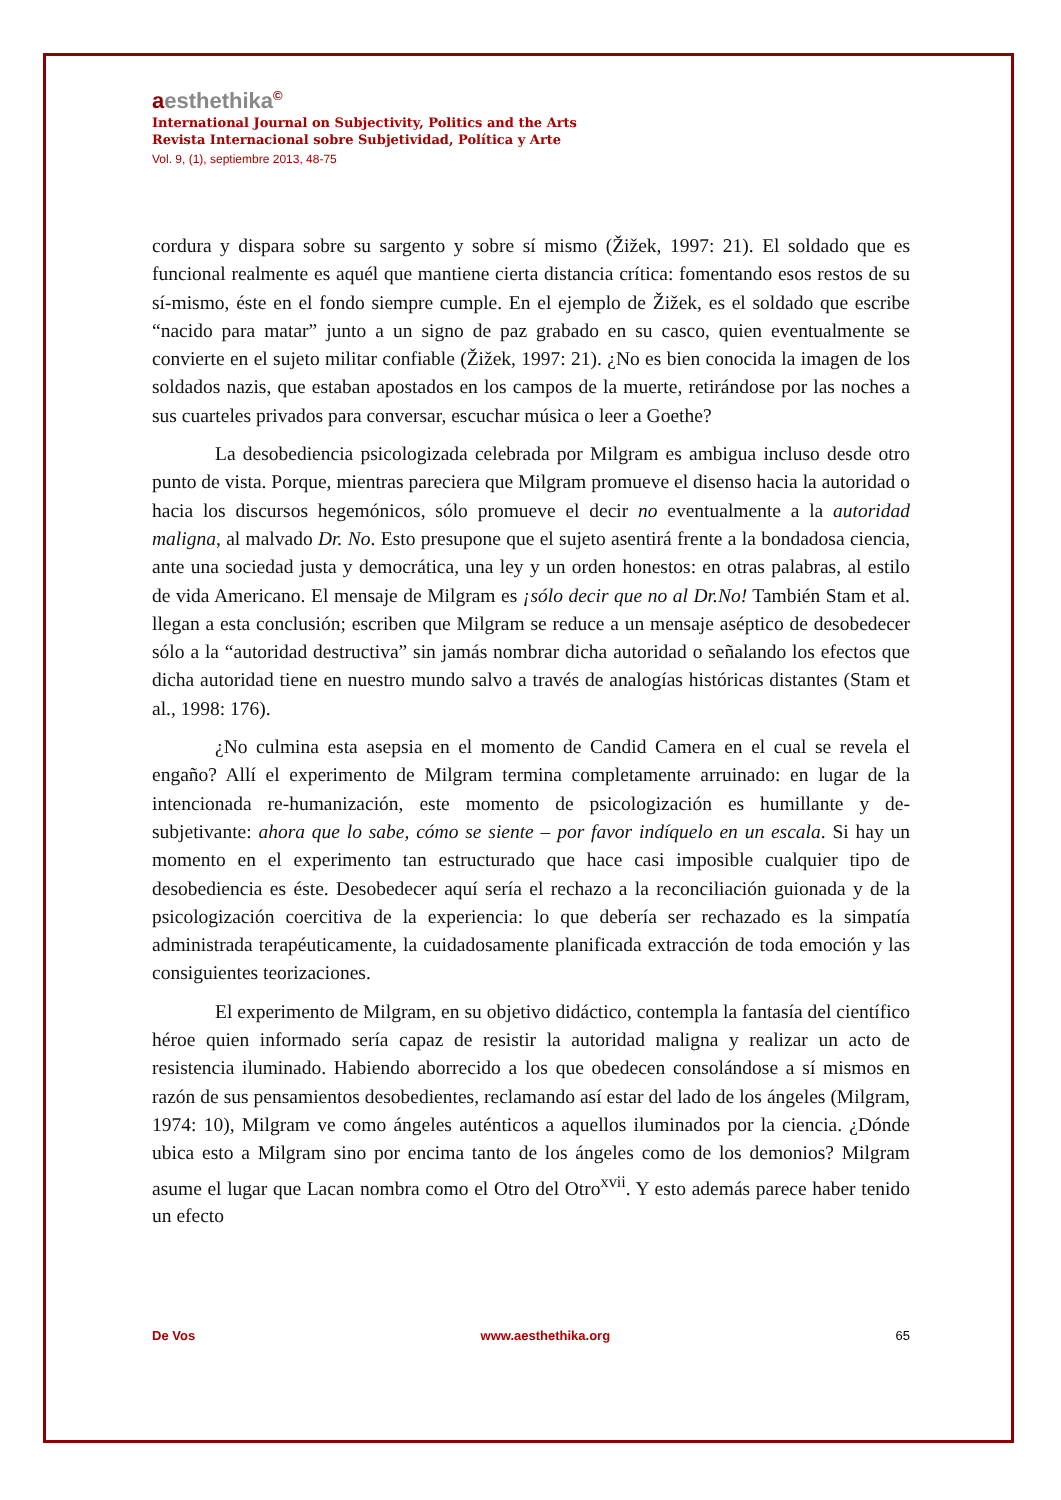aesthethika©
International Journal on Subjectivity, Politics and the Arts
Revista Internacional sobre Subjetividad, Política y Arte
Vol. 9, (1), septiembre 2013, 48-75
cordura y dispara sobre su sargento y sobre sí mismo (Žižek, 1997: 21). El soldado que es funcional realmente es aquél que mantiene cierta distancia crítica: fomentando esos restos de su sí-mismo, éste en el fondo siempre cumple. En el ejemplo de Žižek, es el soldado que escribe “nacido para matar” junto a un signo de paz grabado en su casco, quien eventualmente se convierte en el sujeto militar confiable (Žižek, 1997: 21). ¿No es bien conocida la imagen de los soldados nazis, que estaban apostados en los campos de la muerte, retirándose por las noches a sus cuarteles privados para conversar, escuchar música o leer a Goethe?
La desobediencia psicologizada celebrada por Milgram es ambigua incluso desde otro punto de vista. Porque, mientras pareciera que Milgram promueve el disenso hacia la autoridad o hacia los discursos hegemónicos, sólo promueve el decir no eventualmente a la autoridad maligna, al malvado Dr. No. Esto presupone que el sujeto asentirá frente a la bondadosa ciencia, ante una sociedad justa y democrática, una ley y un orden honestos: en otras palabras, al estilo de vida Americano. El mensaje de Milgram es ¡sólo decir que no al Dr.No! También Stam et al. llegan a esta conclusión; escriben que Milgram se reduce a un mensaje aséptico de desobedecer sólo a la “autoridad destructiva” sin jamás nombrar dicha autoridad o señalando los efectos que dicha autoridad tiene en nuestro mundo salvo a través de analogías históricas distantes (Stam et al., 1998: 176).
¿No culmina esta asepsia en el momento de Candid Camera en el cual se revela el engaño? Allí el experimento de Milgram termina completamente arruinado: en lugar de la intencionada re-humanización, este momento de psicologización es humillante y de-subjetivante: ahora que lo sabe, cómo se siente – por favor indíquelo en un escala. Si hay un momento en el experimento tan estructurado que hace casi imposible cualquier tipo de desobediencia es éste. Desobedecer aquí sería el rechazo a la reconciliación guionada y de la psicologización coercitiva de la experiencia: lo que debería ser rechazado es la simpatía administrada terapéuticamente, la cuidadosamente planificada extracción de toda emoción y las consiguientes teorizaciones.
El experimento de Milgram, en su objetivo didáctico, contempla la fantasía del científico héroe quien informado sería capaz de resistir la autoridad maligna y realizar un acto de resistencia iluminado. Habiendo aborrecido a los que obedecen consolándose a sí mismos en razón de sus pensamientos desobedientes, reclamando así estar del lado de los ángeles (Milgram, 1974: 10), Milgram ve como ángeles auténticos a aquellos iluminados por la ciencia. ¿Dónde ubica esto a Milgram sino por encima tanto de los ángeles como de los demonios? Milgram asume el lugar que Lacan nombra como el Otro del Otro<sup>xvii</sup>. Y esto además parece haber tenido un efecto
De Vos www.aesthethika.org 65